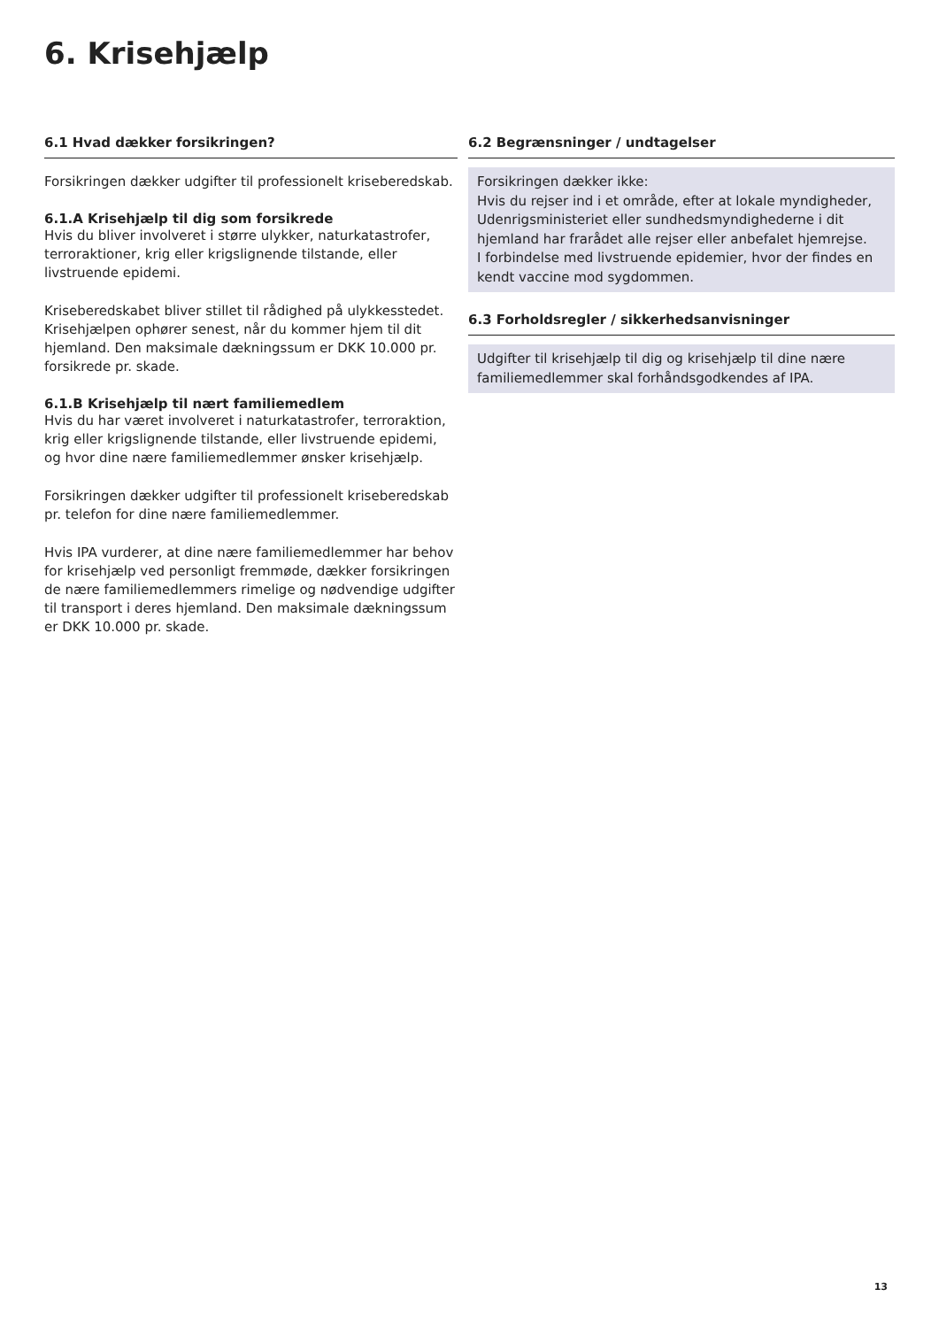6. Krisehjælp
6.1 Hvad dækker forsikringen?
Forsikringen dækker udgifter til professionelt kriseberedskab.
6.1.A Krisehjælp til dig som forsikrede
Hvis du bliver involveret i større ulykker, naturkatastrofer, terroraktioner, krig eller krigslignende tilstande, eller livstruende epidemi.
Kriseberedskabet bliver stillet til rådighed på ulykkesstedet. Krisehjælpen ophører senest, når du kommer hjem til dit hjemland. Den maksimale dækningssum er DKK 10.000 pr. forsikrede pr. skade.
6.1.B Krisehjælp til nært familiemedlem
Hvis du har været involveret i naturkatastrofer, terroraktion, krig eller krigslignende tilstande, eller livstruende epidemi, og hvor dine nære familiemedlemmer ønsker krisehjælp.
Forsikringen dækker udgifter til professionelt kriseberedskab pr. telefon for dine nære familiemedlemmer.
Hvis IPA vurderer, at dine nære familiemedlemmer har behov for krisehjælp ved personligt fremmøde, dækker forsikringen de nære familiemedlemmers rimelige og nødvendige udgifter til transport i deres hjemland. Den maksimale dækningssum er DKK 10.000 pr. skade.
6.2 Begrænsninger / undtagelser
Forsikringen dækker ikke:
Hvis du rejser ind i et område, efter at lokale myndigheder, Udenrigsministeriet eller sundhedsmyndighederne i dit hjemland har frarådet alle rejser eller anbefalet hjemrejse.
I forbindelse med livstruende epidemier, hvor der findes en kendt vaccine mod sygdommen.
6.3 Forholdsregler / sikkerhedsanvisninger
Udgifter til krisehjælp til dig og krisehjælp til dine nære familiemedlemmer skal forhåndsgodkendes af IPA.
13